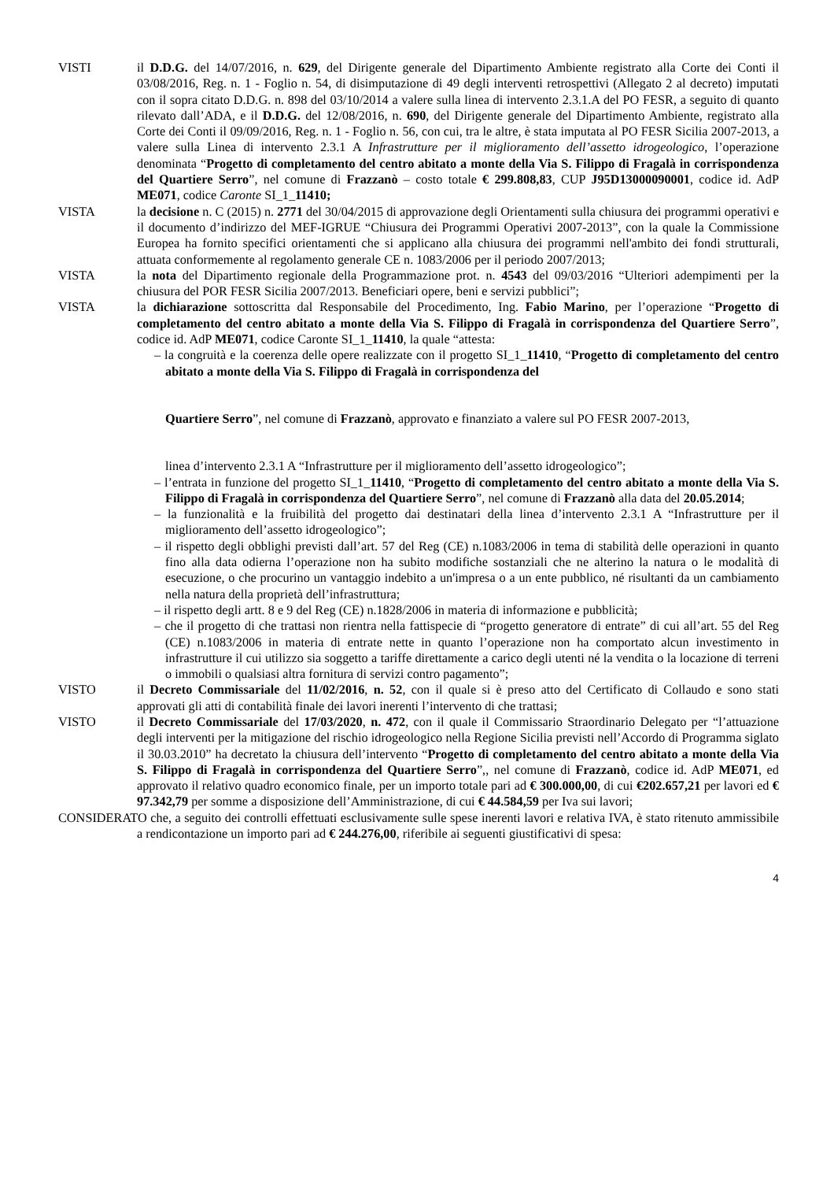VISTI il D.D.G. del 14/07/2016, n. 629, del Dirigente generale del Dipartimento Ambiente registrato alla Corte dei Conti il 03/08/2016, Reg. n. 1 - Foglio n. 54, di disimputazione di 49 degli interventi retrospettivi (Allegato 2 al decreto) imputati con il sopra citato D.D.G. n. 898 del 03/10/2014 a valere sulla linea di intervento 2.3.1.A del PO FESR, a seguito di quanto rilevato dall’ADA, e il D.D.G. del 12/08/2016, n. 690, del Dirigente generale del Dipartimento Ambiente, registrato alla Corte dei Conti il 09/09/2016, Reg. n. 1 - Foglio n. 56, con cui, tra le altre, è stata imputata al PO FESR Sicilia 2007-2013, a valere sulla Linea di intervento 2.3.1 A Infrastrutture per il miglioramento dell’assetto idrogeologico, l’operazione denominata “Progetto di completamento del centro abitato a monte della Via S. Filippo di Fragalà in corrispondenza del Quartiere Serro”, nel comune di Frazzanò – costo totale € 299.808,83, CUP J95D13000090001, codice id. AdP ME071, codice Caronte SI_1_11410;
VISTA la decisione n. C (2015) n. 2771 del 30/04/2015 di approvazione degli Orientamenti sulla chiusura dei programmi operativi e il documento d’indirizzo del MEF-IGRUE “Chiusura dei Programmi Operativi 2007-2013”, con la quale la Commissione Europea ha fornito specifici orientamenti che si applicano alla chiusura dei programmi nell'ambito dei fondi strutturali, attuata conformemente al regolamento generale CE n. 1083/2006 per il periodo 2007/2013;
VISTA la nota del Dipartimento regionale della Programmazione prot. n. 4543 del 09/03/2016 “Ulteriori adempimenti per la chiusura del POR FESR Sicilia 2007/2013. Beneficiari opere, beni e servizi pubblici”;
VISTA la dichiarazione sottoscritta dal Responsabile del Procedimento, Ing. Fabio Marino, per l’operazione “Progetto di completamento del centro abitato a monte della Via S. Filippo di Fragalà in corrispondenza del Quartiere Serro”, codice id. AdP ME071, codice Caronte SI_1_11410, la quale “attesta:
– la congruità e la coerenza delle opere realizzate con il progetto SI_1_11410, “Progetto di completamento del centro abitato a monte della Via S. Filippo di Fragalà in corrispondenza del
Quartiere Serro”, nel comune di Frazzanò, approvato e finanziato a valere sul PO FESR 2007-2013,
linea d’intervento 2.3.1 A “Infrastrutture per il miglioramento dell’assetto idrogeologico”;
– l’entrata in funzione del progetto SI_1_11410, “Progetto di completamento del centro abitato a monte della Via S. Filippo di Fragalà in corrispondenza del Quartiere Serro”, nel comune di Frazzanò alla data del 20.05.2014;
– la funzionalità e la fruibilità del progetto dai destinatari della linea d’intervento 2.3.1 A “Infrastrutture per il miglioramento dell’assetto idrogeologico”;
– il rispetto degli obblighi previsti dall’art. 57 del Reg (CE) n.1083/2006 in tema di stabilità delle operazioni in quanto fino alla data odierna l’operazione non ha subito modifiche sostanziali che ne alterino la natura o le modalità di esecuzione, o che procurino un vantaggio indebito a un'impresa o a un ente pubblico, né risultanti da un cambiamento nella natura della proprietà dell’infrastruttura;
– il rispetto degli artt. 8 e 9 del Reg (CE) n.1828/2006 in materia di informazione e pubblicità;
– che il progetto di che trattasi non rientra nella fattispecie di “progetto generatore di entrate” di cui all’art. 55 del Reg (CE) n.1083/2006 in materia di entrate nette in quanto l’operazione non ha comportato alcun investimento in infrastrutture il cui utilizzo sia soggetto a tariffe direttamente a carico degli utenti né la vendita o la locazione di terreni o immobili o qualsiasi altra fornitura di servizi contro pagamento”;
VISTO il Decreto Commissariale del 11/02/2016, n. 52, con il quale si è preso atto del Certificato di Collaudo e sono stati approvati gli atti di contabilità finale dei lavori inerenti l’intervento di che trattasi;
VISTO il Decreto Commissariale del 17/03/2020, n. 472, con il quale il Commissario Straordinario Delegato per “l’attuazione degli interventi per la mitigazione del rischio idrogeologico nella Regione Sicilia previsti nell’Accordo di Programma siglato il 30.03.2010” ha decretato la chiusura dell’intervento “Progetto di completamento del centro abitato a monte della Via S. Filippo di Fragalà in corrispondenza del Quartiere Serro”,, nel comune di Frazzanò, codice id. AdP ME071, ed approvato il relativo quadro economico finale, per un importo totale pari ad € 300.000,00, di cui €202.657,21 per lavori ed € 97.342,79 per somme a disposizione dell’Amministrazione, di cui € 44.584,59 per Iva sui lavori;
CONSIDERATO che, a seguito dei controlli effettuati esclusivamente sulle spese inerenti lavori e relativa IVA, è stato ritenuto ammissibile a rendicontazione un importo pari ad € 244.276,00, riferibile ai seguenti giustificativi di spesa:
4